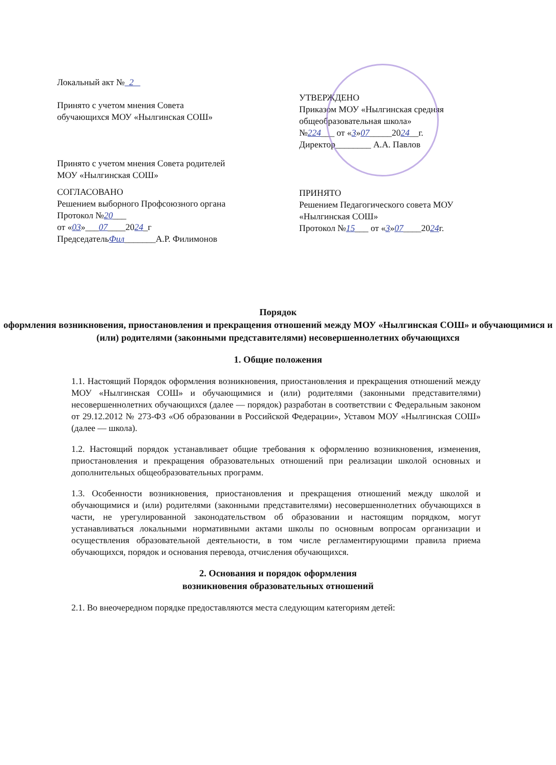Локальный акт № 2
Принято с учетом мнения Совета
обучающихся МОУ «Нылгинская СОШ»
Принято с учетом мнения Совета родителей
МОУ «Нылгинская СОШ»
СОГЛАСОВАНО
Решением выборного Профсоюзного органа
Протокол №20___
от «03»___07____2024_г
ПредседательФил_______А.Р. Филимонов
УТВЕРЖДЕНО
Приказом МОУ «Нылгинская средняя общеобразовательная школа»
№224___ от «3»07_____2024__г.
Директор________ А.А. Павлов
ПРИНЯТО
Решением Педагогического совета МОУ «Нылгинская СОШ»
Протокол №15___ от «3»07____2024г.
Порядок
оформления возникновения, приостановления и прекращения отношений между МОУ «Нылгинская СОШ» и обучающимися и (или) родителями (законными представителями) несовершеннолетних обучающихся
1. Общие положения
1.1. Настоящий Порядок оформления возникновения, приостановления и прекращения отношений между МОУ «Нылгинская СОШ» и обучающимися и (или) родителями (законными представителями) несовершеннолетних обучающихся (далее — порядок) разработан в соответствии с Федеральным законом от 29.12.2012 № 273-ФЗ «Об образовании в Российской Федерации», Уставом МОУ «Нылгинская СОШ» (далее — школа).
1.2. Настоящий порядок устанавливает общие требования к оформлению возникновения, изменения, приостановления и прекращения образовательных отношений при реализации школой основных и дополнительных общеобразовательных программ.
1.3. Особенности возникновения, приостановления и прекращения отношений между школой и обучающимися и (или) родителями (законными представителями) несовершеннолетних обучающихся в части, не урегулированной законодательством об образовании и настоящим порядком, могут устанавливаться локальными нормативными актами школы по основным вопросам организации и осуществления образовательной деятельности, в том числе регламентирующими правила приема обучающихся, порядок и основания перевода, отчисления обучающихся.
2. Основания и порядок оформления
возникновения образовательных отношений
2.1. Во внеочередном порядке предоставляются места следующим категориям детей: